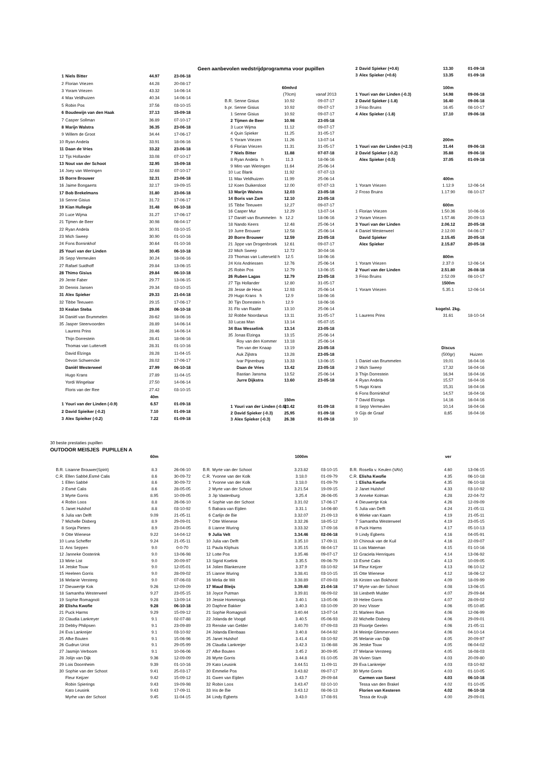| 1 | Niels Bitter | 44.97 | 23-06-18 |
| 2 | Florian Vriezen | 44.28 | 20-08-17 |
| 3 | Yoram Vriezen | 43.32 | 14-06-14 |
| 4 | Max Veldhuizen | 40.34 | 14-06-14 |
| 5 | Robin Pos | 37.56 | 03-10-15 |
| 6 | Boudewijn van den Haak | 37.13 | 15-09-18 |
| 7 | Casper Sollman | 36.89 | 07-10-17 |
| 8 | Marijn Walstra | 36.35 | 23-06-18 |
| 9 | Willem de Groot | 34.44 | 17-06-17 |
| 10 | Ryan Andela | 33.91 | 18-06-16 |
| 11 | Daan de Vries | 33.22 | 23-06-18 |
| 12 | Tijs Hollander | 33.08 | 07-10-17 |
| 13 | Nout van der Schoot | 32.95 | 15-09-18 |
| 14 | Joey van Wieringen | 32.68 | 07-10-17 |
| 15 | Borre Brouwer | 32.31 | 23-06-18 |
| 16 | Jaime Bongaerts | 32.17 | 19-09-15 |
| 17 | Bob Brekelmans | 31.80 | 23-06-18 |
| 18 | Senne Gisius | 31.72 | 17-06-17 |
| 19 | Kian Hullegie | 31.48 | 06-10-18 |
| 20 | Luce Wijma | 31.27 | 17-06-17 |
| 21 | Tijmen de Beer | 30.98 | 08-04-17 |
| 22 | Ryan Andela | 30.91 | 03-10-15 |
| 23 | Mich Sweep | 30.90 | 01-10-16 |
| 24 | Fons Borninkhof | 30.64 | 01-10-16 |
| 25 | Youri van der Linden | 30.45 | 06-10-18 |
| 26 | Sepp Vermeulen | 30.24 | 18-06-16 |
| 27 | Rafael Suidhoff | 29.84 | 13-06-15 |
| 28 | Thimo Gisius | 29.84 | 06-10-18 |
| 29 | Jente Faber | 29.77 | 13-06-15 |
| 30 | Dennis Jansen | 29.34 | 03-10-15 |
| 31 | Alex Spieker | 29.33 | 21-04-18 |
| 32 | Tibbe Teeuwen | 29.15 | 17-06-17 |
| 33 | Kealan Steba | 29.06 | 06-10-18 |
| 34 | Daniël van Brummelen | 28-62 | 18-06-16 |
| 35 | Jasper Steenvoorden | 28.89 | 14-06-14 |
| | Laurens Prins | 28.46 | 14-06-14 |
| | Thijn Dorrestein | 28.41 | 18-06-16 |
| | Thomas van Luttervelt | 28.31 | 01-10-16 |
| | David Elzinga | 28.28 | 11-04-15 |
| | Devon Schwencke | 28.02 | 17-06-17 |
| | Daniël Westerweel | 27.99 | 06-10-18 |
| | Hugo Krans | 27.89 | 11-04-15 |
| | Yordi Wingelaar | 27.50 | 14-06-14 |
| | Floris van der Ree | 27.42 | 03-10-15 |
| | | 40m | |
| 1 | Youri van der Linden (-0.9) | 6.57 | 01-09-18 |
| 2 | David Spieiker (-0.2) | 7.10 | 01-09-18 |
| 3 | Alex Spieiker (-0.2) | 7.22 | 01-09-18 |
| Geen aanbevolen wedstrijdprogramma voor pupillen | | | |
| | | 60mhrd | |
| | | (70cm) | vanaf 2013 |
| B.R. | Senne Gisius | 10.92 | 09-07-17 |
| b.pr. | Senne Gisius | 10.92 | 09-07-17 |
| 1 | Senne Gisius | 10.92 | 09-07-17 |
| 2 | Tijmen de Beer | 10.98 | 23-05-18 |
| 3 | Luce Wijma | 11.12 | 09-07-17 |
| 4 | Quin Spieker | 11.25 | 31-05-17 |
| 5 | Yoram Vriezen | 11.26 | 13-07-14 |
| 6 | Florian Vriezen | 11.31 | 31-05-17 |
| 7 | Niels Bitter | 11.88 | 07-07-18 |
| 8 | Ryan Andela h | 11.3 | 18-06-16 |
| 9 | Miro van Wieringen | 11.64 | 25-06-14 |
| 10 | Luc Blank | 11.92 | 07-07-13 |
| 11 | Max Veldhuizen | 11.99 | 25-06-14 |
| 12 | Koen Duikersloot | 12.00 | 07-07-13 |
| 13 | Marijn Walstra | 12.03 | 23-05-18 |
| 14 | Boris van Zam | 12.10 | 23-05-18 |
| 15 | Tibbe Teeuwen | 12,27 | 09-07-17 |
| 16 | Casper Mur | 12.29 | 13-07-14 |
| 17 | Daniël van Brummelen h | 12.2 | 18-06-16 |
| 18 | Nando Keers | 12.48 | 25-06-14 |
| 19 | Jurre Brouwer | 12.58 | 25-06-14 |
| 20 | Borre Brouwer | 12.59 | 23-05-18 |
| 21 | Jippe van Drogenbroek | 12.61 | 09-07-17 |
| 22 | Mich Sweep | 12.72 | 30-04-16 |
| 23 | Thomas van Lutterveld h | 12.5 | 18-06-16 |
| 24 | Kris Andriessen | 12.76 | 25-06-14 |
| 25 | Robin Pos | 12.79 | 13-06-15 |
| 26 | Ruben Lagas | 12.79 | 23-05-18 |
| 27 | Tijs Hollander | 12.80 | 31-05-17 |
| 28 | Jesse de Heus | 12.93 | 25-06-14 |
| 29 | Hugo Krans h | 12.9 | 18-06-16 |
| 30 | Tijn Dorrestein h | 12.9 | 18-06-16 |
| 31 | Flo van Raalte | 13.10 | 25-06-14 |
| 32 | Robbe Noordanus | 13.11 | 31-05-17 |
| 33 | Lucas Man | 13.14 | 05-07-15 |
| 34 | Bas Wesselink | 13.14 | 23-05-18 |
| 35 | Jonas Elzinga | 13.15 | 25-06-14 |
| | Roy van den Kommer | 13.18 | 25-06-14 |
| | Tim van der Knaap | 13.19 | 23-05-18 |
| | Auk Zijlstra | 13.28 | 23-05-18 |
| | Ivar Pijnenburg | 13.33 | 13-06-15 |
| | Daan de Vries | 13.42 | 23-05-18 |
| | Bastian Jansma | 13.52 | 25-06-14 |
| | Jurre Dijkstra | 13.60 | 23-05-18 |
| | | 150m | |
| 1 | Youri van der Linden (-0.6) | 23.42 | 01-09-18 |
| 2 | David Spieker (-0.3) | 25,95 | 01-09-18 |
| 3 | Alex Spieker (-0.3) | 26.38 | 01-09-18 |
| 2 | David Spieker (+0.6) | 13.30 | 01-09-18 |
| 3 | Alex Spieker (+0.6) | 13.35 | 01-09-18 |
| | | 100m | |
| 1 | Youri van der Linden (-0.3) | 14.98 | 09-06-18 |
| 2 | David Spieker (-1.8) | 16.40 | 09-06-18 |
| 3 | Friso Bruins | 16.45 | 08-10-17 |
| 4 | Alex Spieker (-1.8) | 17.10 | 09-06-18 |
| | | 200m | |
| 1 | Youri van der Linden (+2.3) | 31.44 | 09-06-18 |
| 2 | David Spieker (-0.2) | 35.88 | 09-06-18 |
| | Alex Spieker (-0.5) | 37.05 | 01-09-18 |
| | | 400m | |
| 1 | Yoram Vriezen | 1.12.9 | 12-06-14 |
| 2 | Froso Bruins | 1.17.90 | 08-10-17 |
| | | 600m | |
| 1 | Florian Vriezen | 1.50.36 | 10-06-16 |
| 2 | Yoram Vriezen | 1.57.46 | 20-09-13 |
| 3 | Youri van der Linden | 2.06.12 | 20-05-18 |
| 4 | Daniel Westerweel | 2.12.00 | 04-06-17 |
| | David Spieker | 2.15.45 | 20-05-18 |
| | Alex Spieker | 2.15.87 | 20-05-18 |
| | | 800m | |
| 1 | Yoram Vriezen | 2.37.0 | 12-06-14 |
| 2 | Youri van der Linden | 2.51.80 | 26-08-18 |
| 3 | Friso Bruins | 2.52.09 | 08-10-17 |
| | | 1500m | |
| 1 | Yoram Vriezen | 5.35.1 | 12-06-14 |
| | | kogelsl. 2kg. | |
| 1 | Laurens Prins | 31.61 | 18-10-14 |
| | | Discus | |
| | | (500gr) | Huizen |
| 1 | Daniel van Brummelen | 19,01 | 16-04-16 |
| 2 | Mich Sweep | 17,32 | 16-04-16 |
| 3 | Thijn Dorrestein | 16,94 | 16-04-16 |
| 4 | Ryan Andela | 15,57 | 16-04-16 |
| 5 | Hugo Krans | 15,31 | 16-04-16 |
| 6 | Fons Borninkhof | 14,57 | 16-04-16 |
| 7 | David Elzinga | 14,16 | 16-04-16 |
| 8 | Sepp Vermeulen | 10,14 | 16-04-16 |
| 9 | Gijs de Graaf | 8,65 | 16-04-16 |
| 10 | | | |
30 beste prestaties pupillen
OUTDOOR MEISJES PUPILLEN A
| | | 60m | |
| B.R. | Lisanne Brouwer(Spirit) | 8.3 | 26-06-10 |
| C.R. | Ellen Sabbé,Esmé Calis | 8.6 | 30-09-72 |
| 1 | Ellen Sabbé | 8.6 | 30-09-72 |
| 2 | Esmé Calis | 8.6 | 28-05-05 |
| 3 | Myrte Gorris | 8.95 | 10-09-05 |
| 4 | Robin Loos | 8.8 | 26-06-10 |
| 5 | Janet Hulshof | 8.8 | 03-10-92 |
| 6 | Julia van Delft | 9.09 | 21-05-11 |
| 7 | Michelle Disberg | 8.9 | 29-09-01 |
| 8 | Sonja Pieters | 8.9 | 23-04-05 |
| 9 | Otte Wienese | 9.22 | 14-04-12 |
| 10 | Luna Scheffer | 9.24 | 21-05-11 |
| 11 | Ans Seppen | 9.0 | 0-0-70 |
| 12 | Janneke Oosterink | 9.0 | 13-06-98 |
| 13 | Mirte List | 9.0 | 20-09-97 |
| 14 | Jetske Touw | 9.0 | 12-05-01 |
| 15 | Heeleen Gorris | 9.0 | 28-09-02 |
| 16 | Melanie Versteeg | 9.0 | 07-06-03 |
| 17 | Dieuwertje Kok | 9.26 | 12-09-09 |
| 18 | Samantha Westerweel | 9.27 | 23-05-15 |
| 19 | Sophie Romagnoli | 9.28 | 13-09-14 |
| 20 | Elisha Kwofie | 9.28 | 06-10-18 |
| 21 | Puck Harms | 9.29 | 15-09-12 |
| 22 | Claudia Lankreyer | 9.1 | 02-07-88 |
| 23 | Debby Philipsen | 9.1 | 23-09-89 |
| 24 | Eva Lankreijer | 9.1 | 03-10-92 |
| 25 | Afke Bouten | 9.1 | 15-06-96 |
| 26 | Gudrun Uriot | 9.1 | 29-05-99 |
| 27 | Jasmijn Verboom | 9.1 | 10-06-06 |
| 28 | Jolijn van Dijk | 9.36 | 12-09-09 |
| 29 | Lois Doornheim | 9.39 | 01-10-16 |
| 30 | Sophie van der Schoot | 9.41 | 25-03-17 |
| | Fleur Keijzer | 9.42 | 15-09-12 |
| | Robin Spierings | 9.43 | 19-09-98 |
| | Kato Leusink | 9.43 | 17-09-11 |
| | Myrhe van der Schoot | 9.45 | 11-04-15 |
| | | 1000m | |
| B.R. | Myrte van der Schoot | 3.23.82 | 03-10-15 |
| C.R. | Yvonne van der Kolk | 3.18.0 | 01-09-79 |
| 1 | Yvonne van der Kolk | 3.18.0 | 01-09-79 |
| 2 | Myrte van der Schoot | 3.21.54 | 19-09-15 |
| 3 | Jip Vastenburg | 3.25.4 | 26-06-05 |
| 4 | Sophie van der Schoot | 3.31.02 | 17-06-17 |
| 5 | Babara van Eijden | 3.31.1 | 14-06-80 |
| 6 | Carlijn de Bie | 3.32.07 | 21-09-13 |
| 7 | Otte Wienese | 3.32.26 | 18-05-12 |
| 8 | Lianne Wuring | 3.33.32 | 17-09-16 |
| 9 | Julia Velt | 3.34.46 | 02-06-18 |
| 10 | Julia van Delft | 3.35.10 | 17-09-11 |
| 11 | Paula Kliphuis | 3.35.15 | 08-04-17 |
| 12 | Lotte Pos | 3.35.46 | 09-07-17 |
| 13 | Sigrid Koelink | 3.35.5 | 09-06-79 |
| 14 | Jolien Blankenzee | 3.37.9 | 03-10-92 |
| 15 | Lianne Wuring | 3.38.41 | 03-10-15 |
| 16 | Melia de Wit | 3.38.89 | 07-09-03 |
| 17 | Maud Bleijs | 3.39.40 | 21-04-18 |
| 18 | Joyce Putman | 3.39.81 | 08-09-02 |
| 19 | Jessie Homminga | 3.40.1 | 13-05-06 |
| 20 | Daphne Bakker | 3.40.3 | 03-10-09 |
| 21 | Sophie Romagnoli | 3.40.44 | 13-07-14 |
| 22 | Jolanda de Voogd | 3.40.5 | 05-06-93 |
| 23 | Renske van Gelder | 3.40.70 | 07-09-03 |
| 24 | Jolanda Elenbaas | 3.40.8 | 04-04-92 |
| 25 | Janet Hulshof | 3.41.4 | 03-10-92 |
| 26 | Claudia Lankreijer | 3.42.3 | 11-06-88 |
| 27 | Afke Bouten | 3.45 2 | 30-09-95 |
| 28 | Myrte Gorris | 3.44.8 | 01-10-05 |
| 29 | Kato Leusink | 3.44.51 | 11-09-11 |
| 30 | Emmelie Pos | 3.43.82 | 09-07-17 |
| 31 | Gwen van Eijden | 3.43.7 | 29-09-84 |
| 32 | Robin Loos | 3.43.47 | 02-10-10 |
| 33 | Iris de Bie | 3.43.12 | 08-06-13 |
| 34 | Lindy Egberts | 3.43.0 | 17-08-91 |
| | | ver | |
| B.R. | Rosella v. Keulen (VAV) | 4.60 | 13-06-15 |
| C.R. | Elisha Kwofie | 4.35 | 06-10-18 |
| 1 | Elisha Kwofie | 4.35 | 06-10-18 |
| 2 | Janet Hulshof | 4.33 | 03-10-92 |
| 3 | Anneke Kolman | 4.28 | 22-04-72 |
| 4 | Dieuwertje Kok | 4.26 | 12-09-09 |
| 5 | Julia van Delft | 4.24 | 21-05-11 |
| 6 | Wieke van Kaam | 4.19 | 21-05-11 |
| 7 | Samantha Westerweel | 4.19 | 23-05-15 |
| 8 | Puck Harms | 4.17 | 05-10-13 |
| 9 | Lindy Egberts | 4.16 | 04-05-91 |
| 10 | Chinouk van de Kuil | 4.16 | 22-09-07 |
| 11 | Lois Mateman | 4.15 | 01-10-16 |
| 12 | Graciela Henriques | 4.14 | 13-06-92 |
| 13 | Esmé Calis | 4.13 | 10-09-05 |
| 14 | Fleur Keijzer | 4.13 | 06-10-12 |
| 15 | Otte Wienese | 4.12 | 16-06-12 |
| 16 | Kirsten van Bokhorst | 4.09 | 18-09-99 |
| 17 | Myrte van der Schoot | 4.08 | 13-06-15 |
| 18 | Liesbeth Mulder | 4.07 | 29-09-84 |
| 19 | Helee Gorris | 4.07 | 28-09-02 |
| 20 | Inez Visser | 4.06 | 05-10-85 |
| 21 | Marleen Ram | 4.06 | 12-06-99 |
| 22 | Michelle Disberg | 4.06 | 29-09-01 |
| 23 | Floortje Geelen | 4.06 | 21-05-11 |
| 24 | Meintje Glimmerveen | 4.06 | 04-10-14 |
| 25 | Melanie van Dijk | 4.05 | 20-09-97 |
| 26 | Jetske Touw | 4.05 | 06-04-02 |
| 27 | Melanie Versteeg | 4.05 | 16-08-03 |
| 28 | Vivien Stam | 4.03 | 20-09-80 |
| 29 | Eva Lankreijer | 4.03 | 03-10-92 |
| 30 | Myrte Gorris | 4.03 | 01-10-05 |
| | Carmen van Soest | 4.03 | 06-10-18 |
| | Tessa van den Brakel | 4.02 | 01-10-05 |
| | Florien van Kesteren | 4.02 | 06-10-18 |
| | Tessa de Kruijk | 4.00 | 29-09-01 |